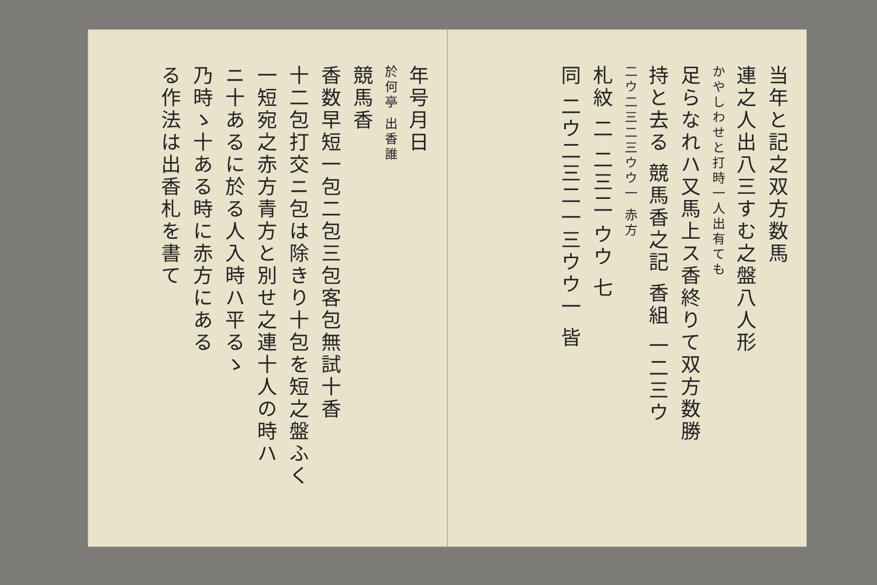年号月日
於何亭 出香誰
競馬香
香数早短一包二包三包客包無試十香
十二包打交ニ包は除きり十包を短之盤ふく
一短宛之赤方青方と別せ之連十人の時ハ
ニ十あるに於る人入時ハ平るゝ
乃時ゝ十ある時に赤方にある
る作法は出香札を書て
当年と記之双方数馬
連之人出八三すむ之盤八人形
かやしわせと打時一人出有ても
足らなれハ又馬上ス香終りて双方数勝
持と去る 競馬香之記 香組 一二三ウ
二ウ二三二三ウウ一 赤方
札紋 二 二三二 ウウ 七
同 二ウ二三二一三ウウ一 皆